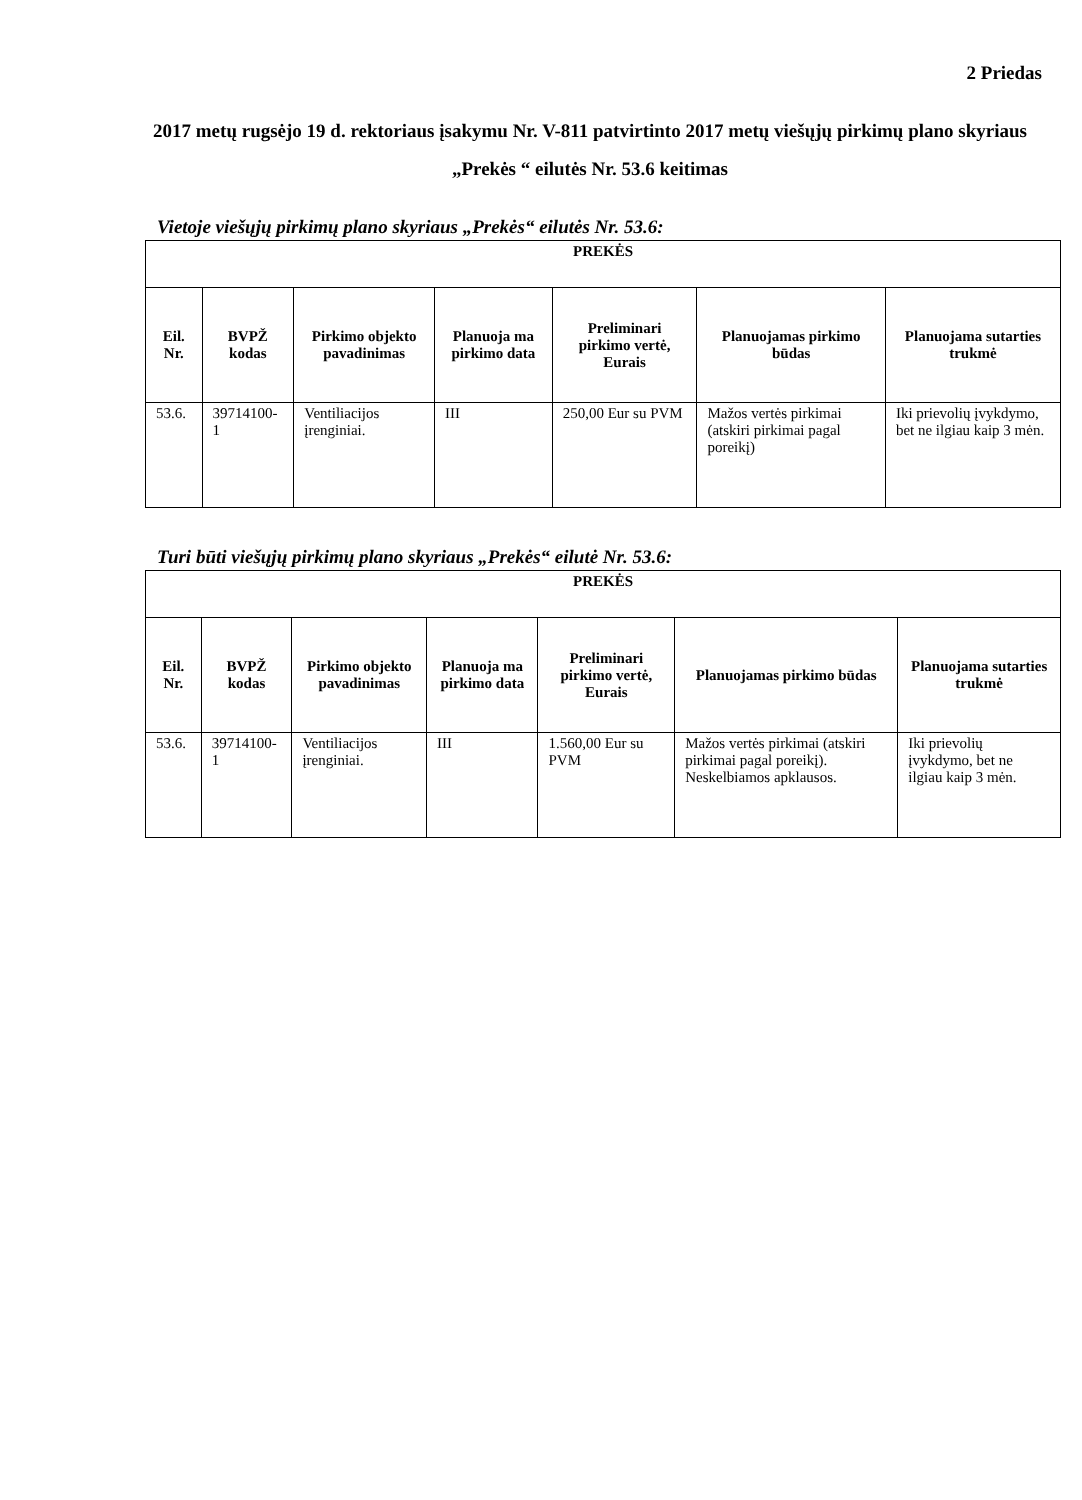2 Priedas
2017 metų rugsėjo 19 d. rektoriaus įsakymu Nr. V-811 patvirtinto 2017 metų viešųjų pirkimų plano skyriaus „Prekės “ eilutės Nr. 53.6 keitimas
Vietoje viešųjų pirkimų plano skyriaus „Prekės“ eilutės Nr. 53.6:
| PREKĖS | | | | | | |
| --- | --- | --- | --- | --- | --- | --- |
| Eil. Nr. | BVPŽ kodas | Pirkimo objekto pavadinimas | Planuoja ma pirkimo data | Preliminari pirkimo vertė, Eurais | Planuojamas pirkimo būdas | Planuojama sutarties trukmė |
| 53.6. | 39714100-1 | Ventiliacijos įrenginiai. | III | 250,00 Eur su PVM | Mažos vertės pirkimai (atskiri pirkimai pagal poreikį) | Iki prievolių įvykdymo, bet ne ilgiau kaip 3 mėn. |
Turi būti viešųjų pirkimų plano skyriaus „Prekės“ eilutė Nr. 53.6:
| PREKĖS | | | | | | |
| --- | --- | --- | --- | --- | --- | --- |
| Eil. Nr. | BVPŽ kodas | Pirkimo objekto pavadinimas | Planuoja ma pirkimo data | Preliminari pirkimo vertė, Eurais | Planuojamas pirkimo būdas | Planuojama sutarties trukmė |
| 53.6. | 39714100-1 | Ventiliacijos įrenginiai. | III | 1.560,00 Eur su PVM | Mažos vertės pirkimai (atskiri pirkimai pagal poreikį). Neskelbiamos apklausos. | Iki prievolių įvykdymo, bet ne ilgiau kaip 3 mėn. |